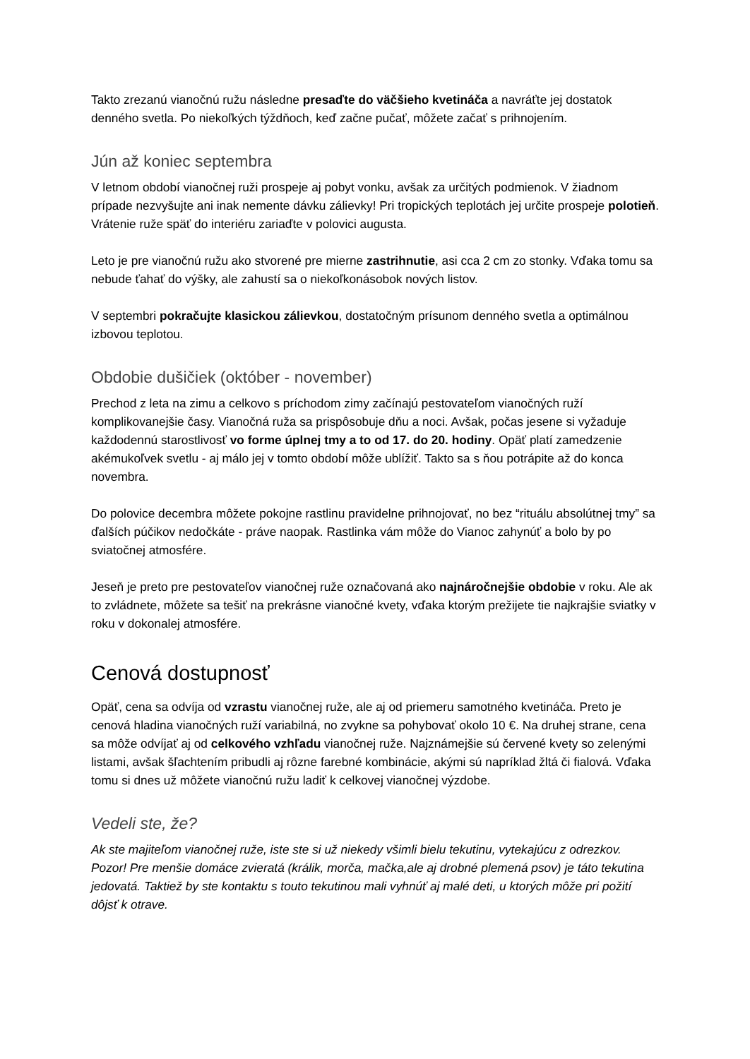Takto zrezanú vianočnú ružu následne presaďte do väčšieho kvetináča a navráťte jej dostatok denného svetla. Po niekoľkých týždňoch, keď začne pučať, môžete začať s prihnojením.
Jún až koniec septembra
V letnom období vianočnej ruži prospeje aj pobyt vonku, avšak za určitých podmienok. V žiadnom prípade nezvyšujte ani inak nemente dávku zálievky! Pri tropických teplotách jej určite prospeje polotieň. Vrátenie ruže späť do interiéru zariaďte v polovici augusta.
Leto je pre vianočnú ružu ako stvorené pre mierne zastrihnutie, asi cca 2 cm zo stonky. Vďaka tomu sa nebude ťahať do výšky, ale zahustí sa o niekoľkonásobok nových listov.
V septembri pokračujte klasickou zálievkou, dostatočným prísunom denného svetla a optimálnou izbovou teplotou.
Obdobie dušičiek (október - november)
Prechod z leta na zimu a celkovo s príchodom zimy začínajú pestovateľom vianočných ruží komplikovanejšie časy. Vianočná ruža sa prispôsobuje dňu a noci. Avšak, počas jesene si vyžaduje každodennú starostlivosť vo forme úplnej tmy a to od 17. do 20. hodiny. Opäť platí zamedzenie akémukoľvek svetlu - aj málo jej v tomto období môže ublížiť. Takto sa s ňou potrápite až do konca novembra.
Do polovice decembra môžete pokojne rastlinu pravidelne prihnojovať, no bez “rituálu absolútnej tmy” sa ďalších púčikov nedočkáte - práve naopak. Rastlinka vám môže do Vianoc zahynúť a bolo by po sviatočnej atmosfére.
Jeseň je preto pre pestovateľov vianočnej ruže označovaná ako najnáročnejšie obdobie v roku. Ale ak to zvládnete, môžete sa tešiť na prekrásne vianočné kvety, vďaka ktorým prežijete tie najkrajšie sviatky v roku v dokonalej atmosfére.
Cenová dostupnosť
Opäť, cena sa odvíja od vzrastu vianočnej ruže, ale aj od priemeru samotného kvetináča. Preto je cenová hladina vianočných ruží variabilná, no zvykne sa pohybovať okolo 10 €. Na druhej strane, cena sa môže odvíjať aj od celkového vzhľadu vianočnej ruže. Najznámejšie sú červené kvety so zelenými listami, avšak šľachtením pribudli aj rôzne farebné kombinácie, akými sú napríklad žltá či fialová. Vďaka tomu si dnes už môžete vianočnú ružu ladiť k celkovej vianočnej výzdobe.
Vedeli ste, že?
Ak ste majiteľom vianočnej ruže, iste ste si už niekedy všimli bielu tekutinu, vytekajúcu z odrezkov. Pozor! Pre menšie domáce zvieratá (králik, morča, mačka,ale aj drobné plemená psov) je táto tekutina jedovatá. Taktiež by ste kontaktu s touto tekutinou mali vyhnúť aj malé deti, u ktorých môže pri požití dôjsť k otrave.